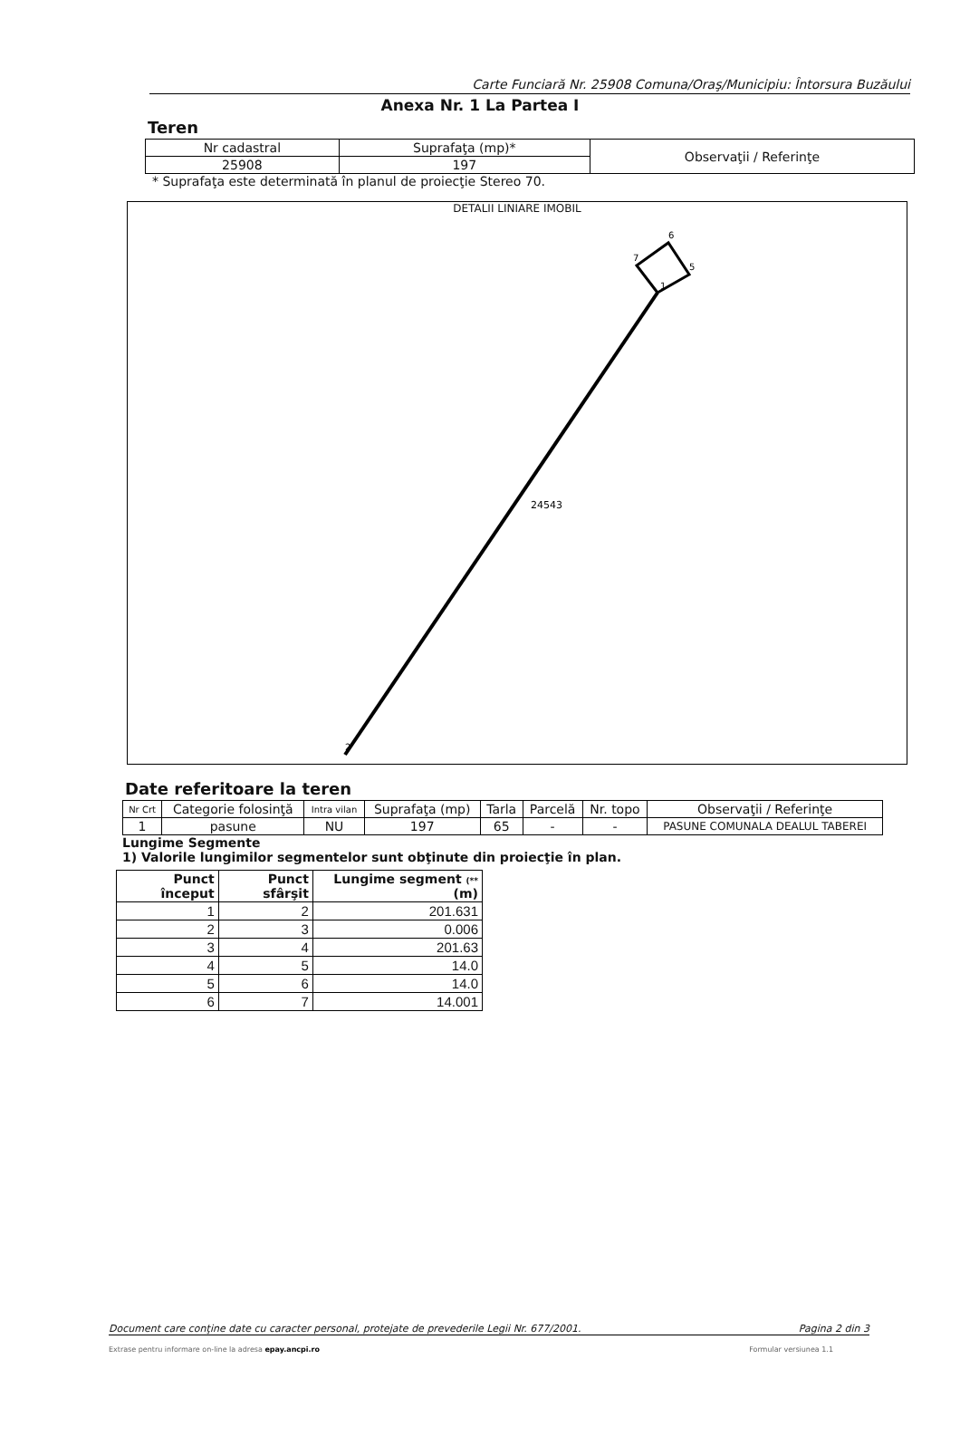Carte Funciară Nr. 25908 Comuna/Oraş/Municipiu: Întorsura Buzăului
Anexa Nr. 1 La Partea I
Teren
| Nr cadastral | Suprafaţa (mp)* | Observaţii / Referinţe |
| 25908 | 197 | |
* Suprafaţa este determinată în planul de proiecţie Stereo 70.
DETALII LINIARE IMOBIL
1
2
5
6
7
24543
Date referitoare la teren
| Nr Crt | Categorie folosinţă | Intra vilan | Suprafaţa (mp) | Tarla | Parcelă | Nr. topo | Observaţii / Referinţe |
| 1 | pasune | NU | 197 | 65 | - | - | PASUNE COMUNALA DEALUL TABEREI |
Lungime Segmente
1) Valorile lungimilor segmentelor sunt obţinute din proiecţie în plan.
| Punct început | Punct sfârşit | Lungime segment (** (m) |
| --- | --- | --- |
| 1 | 2 | 201.631 |
| 2 | 3 | 0.006 |
| 3 | 4 | 201.63 |
| 4 | 5 | 14.0 |
| 5 | 6 | 14.0 |
| 6 | 7 | 14.001 |
Document care conţine date cu caracter personal, protejate de prevederile Legii Nr. 677/2001. Pagina 2 din 3
Extrase pentru informare on-line la adresa epay.ancpi.ro Formular versiunea 1.1